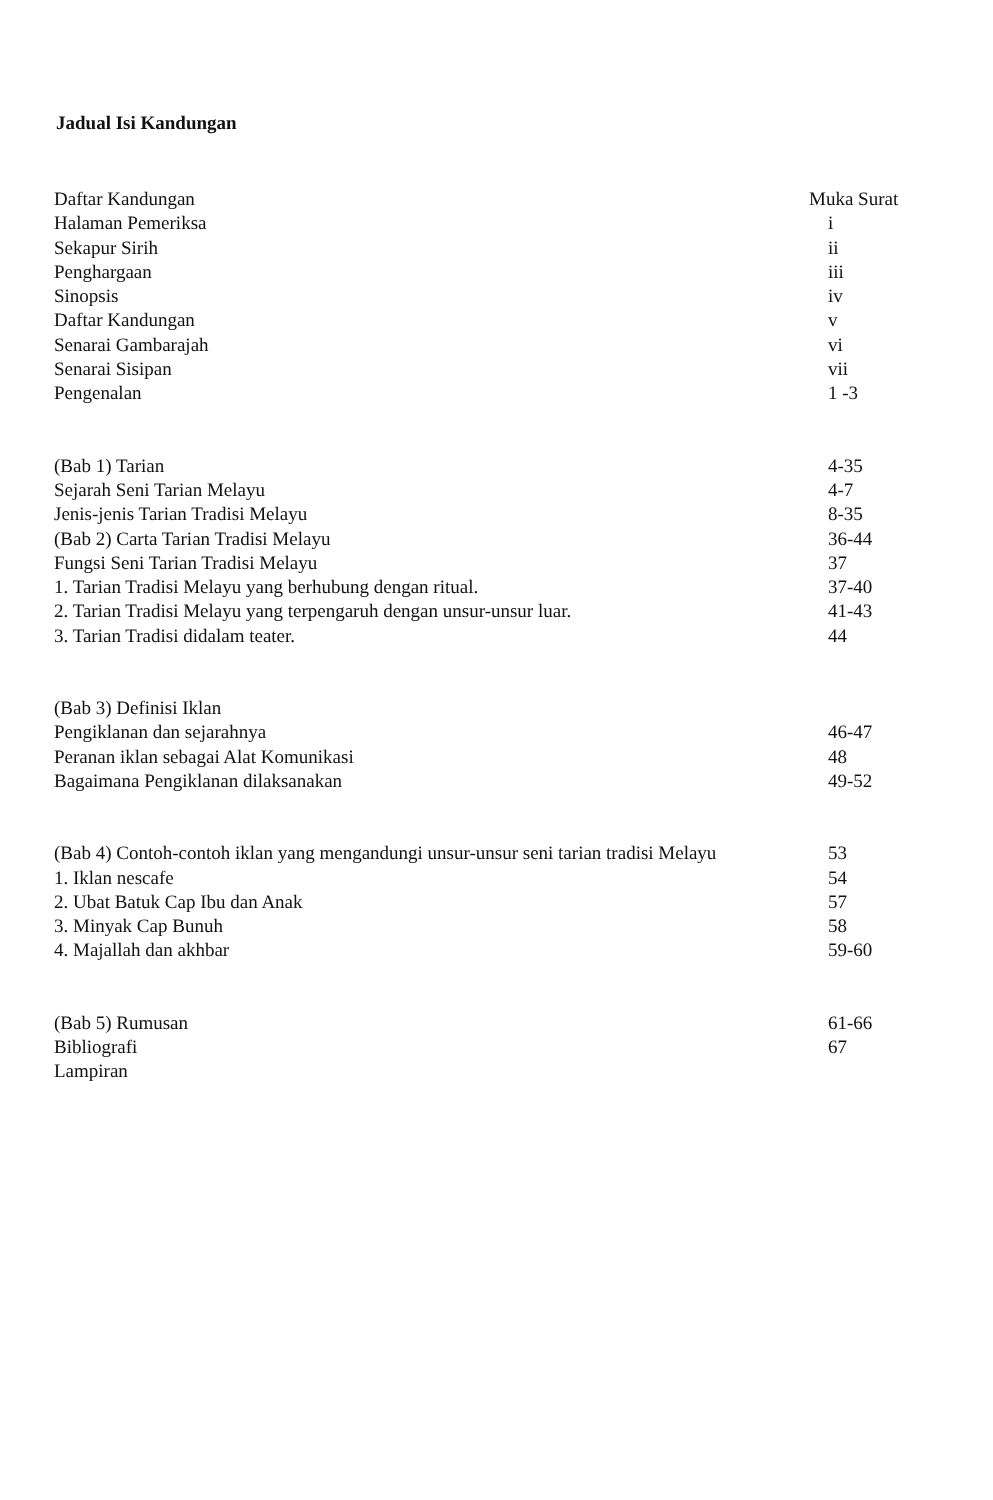Jadual Isi Kandungan
| Daftar Kandungan | Muka Surat |
| Halaman Pemeriksa | i |
| Sekapur Sirih | ii |
| Penghargaan | iii |
| Sinopsis | iv |
| Daftar Kandungan | v |
| Senarai Gambarajah | vi |
| Senarai Sisipan | vii |
| Pengenalan | 1 -3 |
| (Bab 1) Tarian | 4-35 |
| Sejarah Seni Tarian Melayu | 4-7 |
| Jenis-jenis Tarian Tradisi Melayu | 8-35 |
| (Bab 2) Carta Tarian Tradisi Melayu | 36-44 |
| Fungsi Seni Tarian Tradisi Melayu | 37 |
| 1. Tarian Tradisi Melayu yang berhubung dengan ritual. | 37-40 |
| 2. Tarian Tradisi Melayu yang terpengaruh dengan unsur-unsur luar. | 41-43 |
| 3. Tarian Tradisi didalam teater. | 44 |
| (Bab 3) Definisi Iklan | |
| Pengiklanan dan sejarahnya | 46-47 |
| Peranan iklan sebagai Alat Komunikasi | 48 |
| Bagaimana Pengiklanan dilaksanakan | 49-52 |
| (Bab 4) Contoh-contoh iklan yang mengandungi unsur-unsur seni tarian tradisi Melayu | 53 |
| 1. Iklan nescafe | 54 |
| 2. Ubat Batuk Cap Ibu dan Anak | 57 |
| 3. Minyak Cap Bunuh | 58 |
| 4. Majallah dan akhbar | 59-60 |
| (Bab 5) Rumusan | 61-66 |
| Bibliografi | 67 |
| Lampiran | |